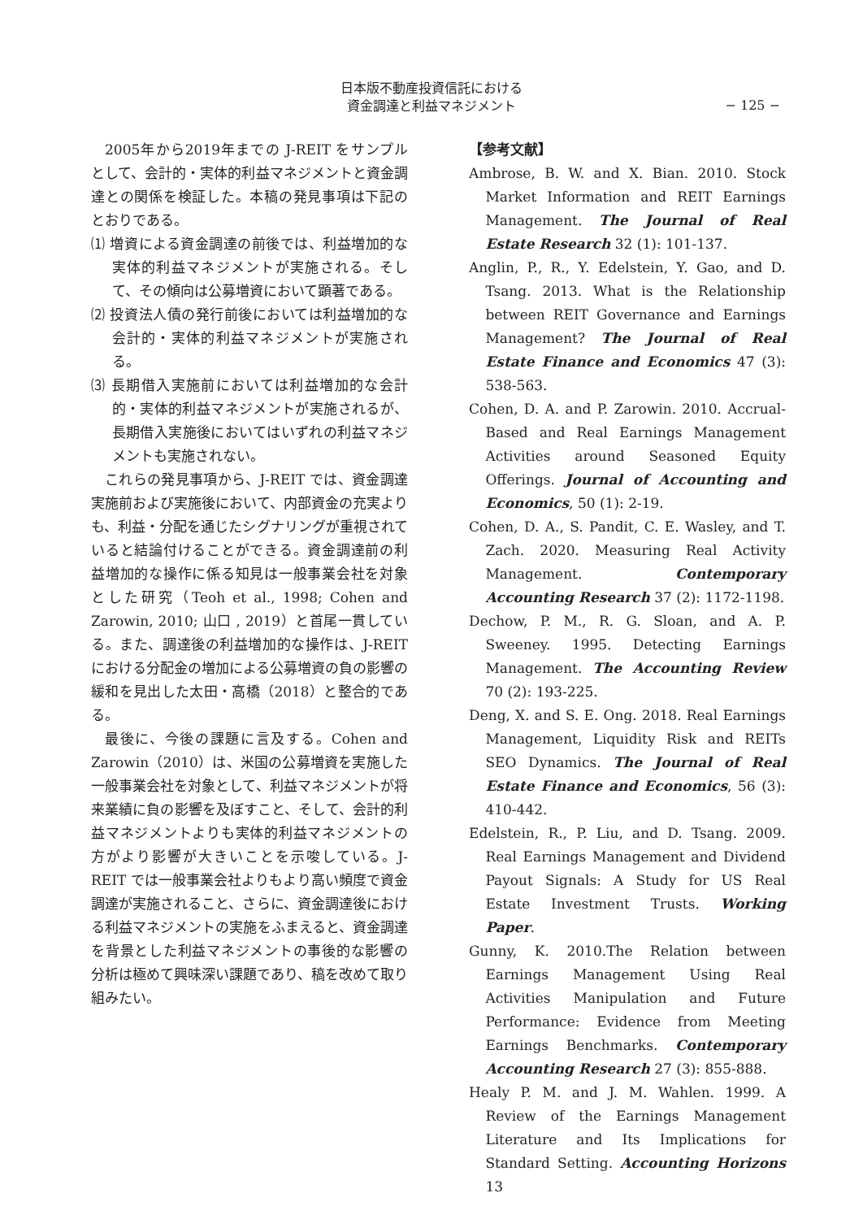日本版不動産投資信託における
資金調達と利益マネジメント
− 125 −
2005年から2019年までの J-REIT をサンプルとして、会計的・実体的利益マネジメントと資金調達との関係を検証した。本稿の発見事項は下記のとおりである。
⑴ 増資による資金調達の前後では、利益増加的な実体的利益マネジメントが実施される。そして、その傾向は公募増資において顕著である。
⑵ 投資法人債の発行前後においては利益増加的な会計的・実体的利益マネジメントが実施される。
⑶ 長期借入実施前においては利益増加的な会計的・実体的利益マネジメントが実施されるが、長期借入実施後においてはいずれの利益マネジメントも実施されない。
これらの発見事項から、J-REIT では、資金調達実施前および実施後において、内部資金の充実よりも、利益・分配を通じたシグナリングが重視されていると結論付けることができる。資金調達前の利益増加的な操作に係る知見は一般事業会社を対象とした研究（Teoh et al., 1998; Cohen and Zarowin, 2010; 山口 , 2019）と首尾一貫している。また、調達後の利益増加的な操作は、J-REIT における分配金の増加による公募増資の負の影響の緩和を見出した太田・高橋（2018）と整合的である。
最後に、今後の課題に言及する。Cohen and Zarowin（2010）は、米国の公募増資を実施した一般事業会社を対象として、利益マネジメントが将来業績に負の影響を及ぼすこと、そして、会計的利益マネジメントよりも実体的利益マネジメントの方がより影響が大きいことを示唆している。J-REIT では一般事業会社よりもより高い頻度で資金調達が実施されること、さらに、資金調達後における利益マネジメントの実施をふまえると、資金調達を背景とした利益マネジメントの事後的な影響の分析は極めて興味深い課題であり、稿を改めて取り組みたい。
【参考文献】
Ambrose, B. W. and X. Bian. 2010. Stock Market Information and REIT Earnings Management. The Journal of Real Estate Research 32 (1): 101-137.
Anglin, P., R., Y. Edelstein, Y. Gao, and D. Tsang. 2013. What is the Relationship between REIT Governance and Earnings Management? The Journal of Real Estate Finance and Economics 47 (3): 538-563.
Cohen, D. A. and P. Zarowin. 2010. Accrual-Based and Real Earnings Management Activities around Seasoned Equity Offerings. Journal of Accounting and Economics, 50 (1): 2-19.
Cohen, D. A., S. Pandit, C. E. Wasley, and T. Zach. 2020. Measuring Real Activity Management. Contemporary Accounting Research 37 (2): 1172-1198.
Dechow, P. M., R. G. Sloan, and A. P. Sweeney. 1995. Detecting Earnings Management. The Accounting Review 70 (2): 193-225.
Deng, X. and S. E. Ong. 2018. Real Earnings Management, Liquidity Risk and REITs SEO Dynamics. The Journal of Real Estate Finance and Economics, 56 (3): 410-442.
Edelstein, R., P. Liu, and D. Tsang. 2009. Real Earnings Management and Dividend Payout Signals: A Study for US Real Estate Investment Trusts. Working Paper.
Gunny, K. 2010.The Relation between Earnings Management Using Real Activities Manipulation and Future Performance: Evidence from Meeting Earnings Benchmarks. Contemporary Accounting Research 27 (3): 855-888.
Healy P. M. and J. M. Wahlen. 1999. A Review of the Earnings Management Literature and Its Implications for Standard Setting. Accounting Horizons 13